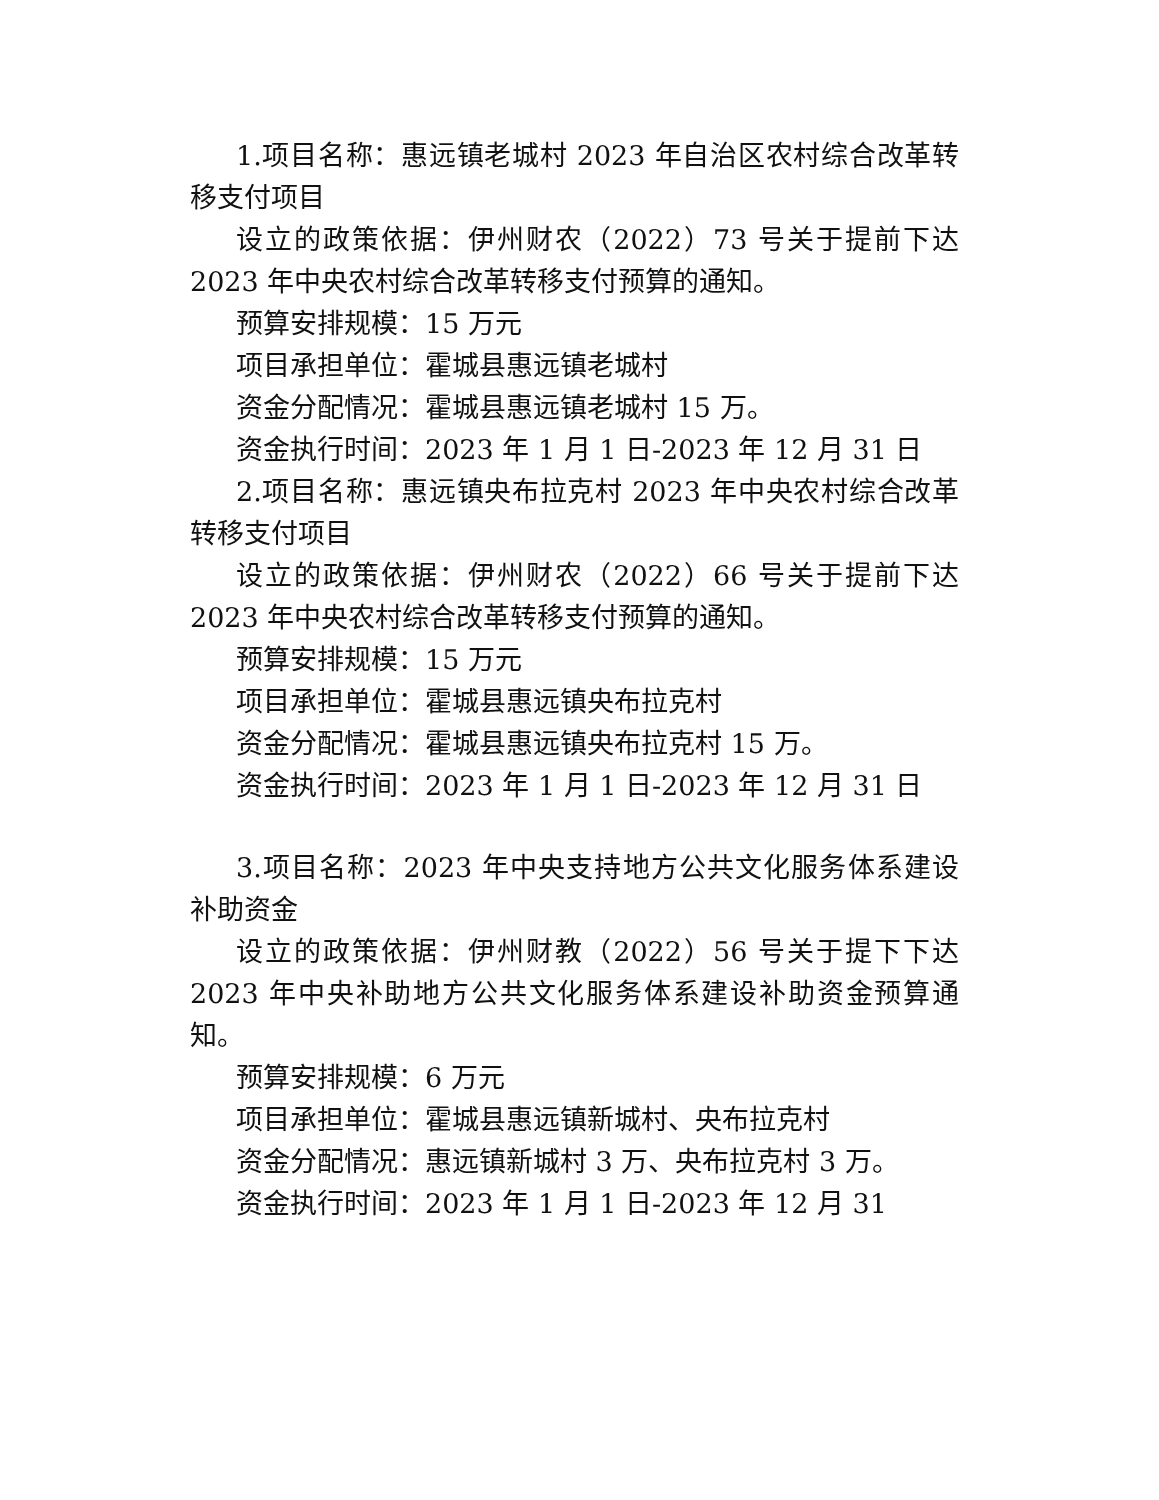1.项目名称：惠远镇老城村 2023 年自治区农村综合改革转移支付项目
设立的政策依据：伊州财农（2022）73 号关于提前下达 2023 年中央农村综合改革转移支付预算的通知。
预算安排规模：15 万元
项目承担单位：霍城县惠远镇老城村
资金分配情况：霍城县惠远镇老城村 15 万。
资金执行时间：2023 年 1 月 1 日-2023 年 12 月 31 日
2.项目名称：惠远镇央布拉克村 2023 年中央农村综合改革转移支付项目
设立的政策依据：伊州财农（2022）66 号关于提前下达 2023 年中央农村综合改革转移支付预算的通知。
预算安排规模：15 万元
项目承担单位：霍城县惠远镇央布拉克村
资金分配情况：霍城县惠远镇央布拉克村 15 万。
资金执行时间：2023 年 1 月 1 日-2023 年 12 月 31 日
3.项目名称：2023 年中央支持地方公共文化服务体系建设补助资金
设立的政策依据：伊州财教（2022）56 号关于提下下达 2023 年中央补助地方公共文化服务体系建设补助资金预算通知。
预算安排规模：6 万元
项目承担单位：霍城县惠远镇新城村、央布拉克村
资金分配情况：惠远镇新城村 3 万、央布拉克村 3 万。
资金执行时间：2023 年 1 月 1 日-2023 年 12 月 31